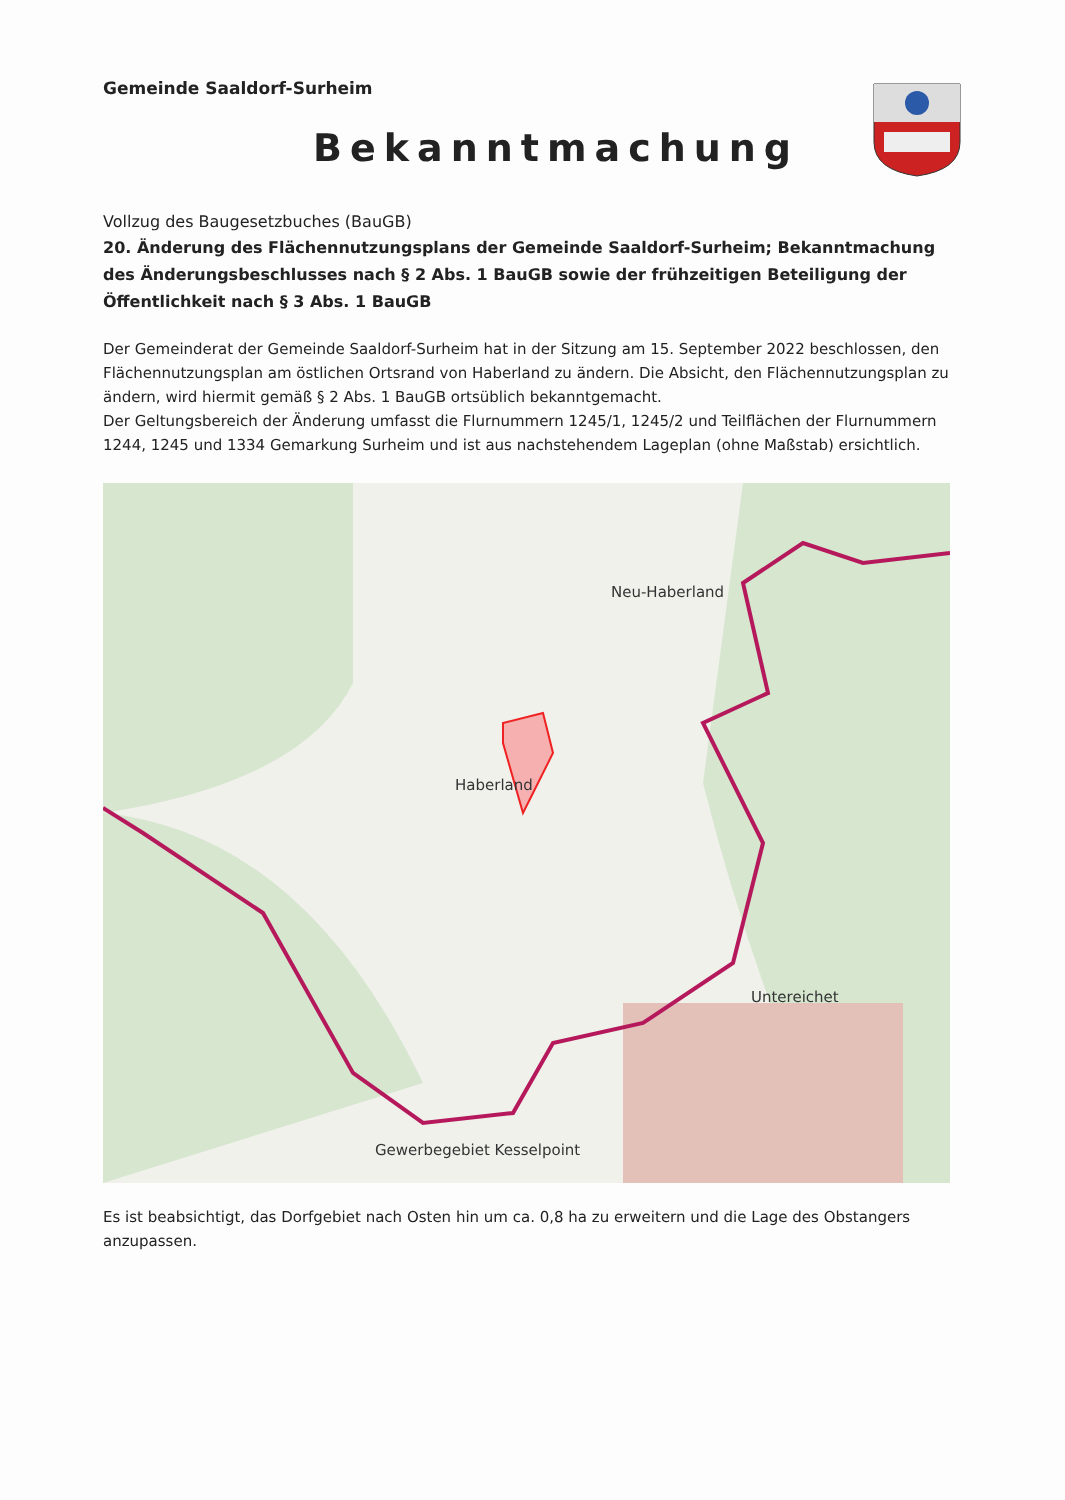Gemeinde Saaldorf-Surheim
Bekanntmachung
Vollzug des Baugesetzbuches (BauGB)
20. Änderung des Flächennutzungsplans der Gemeinde Saaldorf-Surheim; Bekanntmachung des Änderungsbeschlusses nach § 2 Abs. 1 BauGB sowie der frühzeitigen Beteiligung der Öffentlichkeit nach § 3 Abs. 1 BauGB
Der Gemeinderat der Gemeinde Saaldorf-Surheim hat in der Sitzung am 15. September 2022 beschlossen, den Flächennutzungsplan am östlichen Ortsrand von Haberland zu ändern. Die Absicht, den Flächennutzungsplan zu ändern, wird hiermit gemäß § 2 Abs. 1 BauGB ortsüblich bekanntgemacht.
Der Geltungsbereich der Änderung umfasst die Flurnummern 1245/1, 1245/2 und Teilflächen der Flurnummern 1244, 1245 und 1334 Gemarkung Surheim und ist aus nachstehendem Lageplan (ohne Maßstab) ersichtlich.
Neu-Haberland
Haberland
Untereichet
Gewerbegebiet Kesselpoint
Es ist beabsichtigt, das Dorfgebiet nach Osten hin um ca. 0,8 ha zu erweitern und die Lage des Obstangers anzupassen.